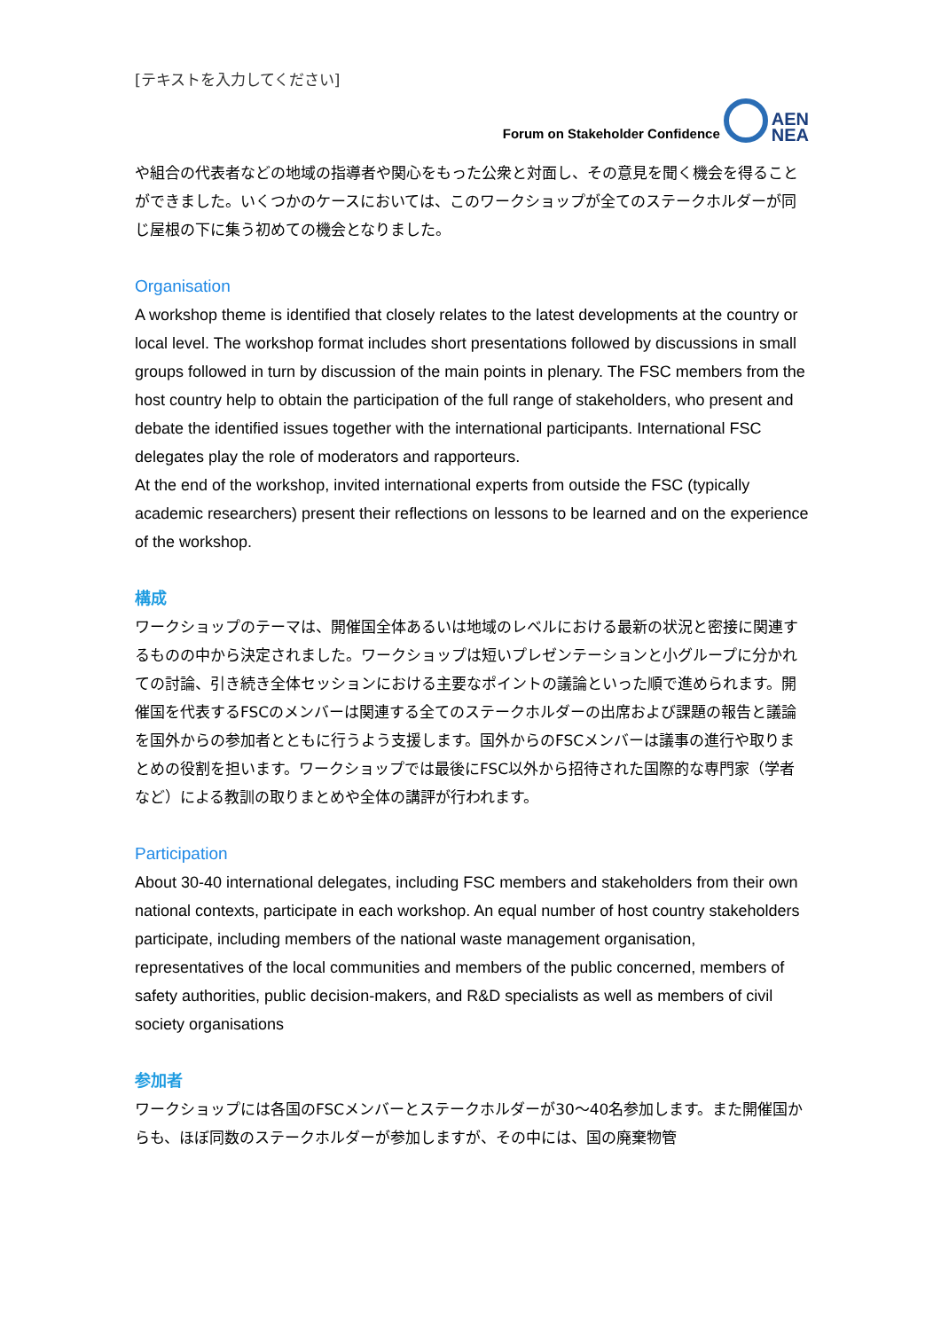[テキストを入力してください]
Forum on Stakeholder Confidence
AEN
NEA
や組合の代表者などの地域の指導者や関心をもった公衆と対面し、その意見を聞く機会を得ることができました。いくつかのケースにおいては、このワークショップが全てのステークホルダーが同じ屋根の下に集う初めての機会となりました。
Organisation
A workshop theme is identified that closely relates to the latest developments at the country or local level. The workshop format includes short presentations followed by discussions in small groups followed in turn by discussion of the main points in plenary. The FSC members from the host country help to obtain the participation of the full range of stakeholders, who present and debate the identified issues together with the international participants. International FSC delegates play the role of moderators and rapporteurs.
At the end of the workshop, invited international experts from outside the FSC (typically academic researchers) present their reflections on lessons to be learned and on the experience of the workshop.
構成
ワークショップのテーマは、開催国全体あるいは地域のレベルにおける最新の状況と密接に関連するものの中から決定されました。ワークショップは短いプレゼンテーションと小グループに分かれての討論、引き続き全体セッションにおける主要なポイントの議論といった順で進められます。開催国を代表するFSCのメンバーは関連する全てのステークホルダーの出席および課題の報告と議論を国外からの参加者とともに行うよう支援します。国外からのFSCメンバーは議事の進行や取りまとめの役割を担います。ワークショップでは最後にFSC以外から招待された国際的な専門家（学者など）による教訓の取りまとめや全体の講評が行われます。
Participation
About 30-40 international delegates, including FSC members and stakeholders from their own national contexts, participate in each workshop. An equal number of host country stakeholders participate, including members of the national waste management organisation, representatives of the local communities and members of the public concerned, members of safety authorities, public decision-makers, and R&D specialists as well as members of civil society organisations
参加者
ワークショップには各国のFSCメンバーとステークホルダーが30～40名参加します。また開催国からも、ほぼ同数のステークホルダーが参加しますが、その中には、国の廃棄物管